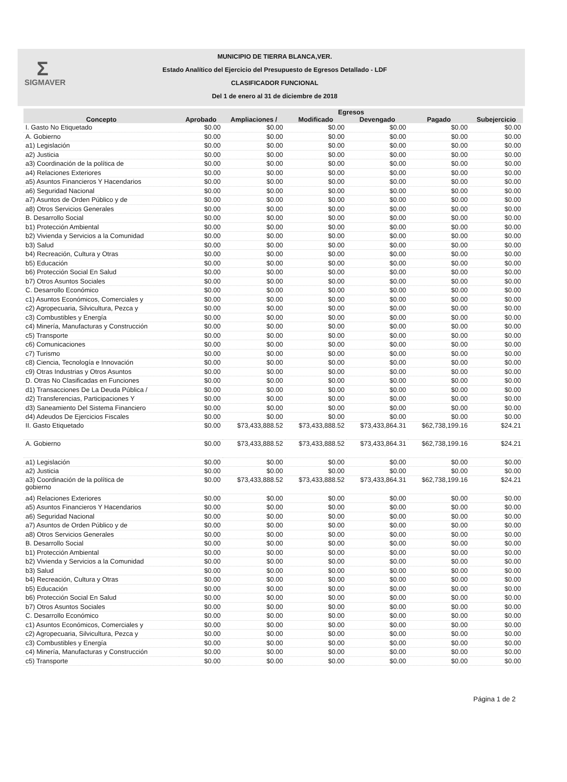Σ
SIGMAVER
MUNICIPIO DE TIERRA BLANCA,VER.
Estado Analítico del Ejercicio del Presupuesto de Egresos Detallado - LDF
CLASIFICADOR FUNCIONAL
Del 1 de enero al 31 de diciembre de 2018
| | Egresos | | | | | |
| --- | --- | --- | --- | --- | --- | --- |
| Concepto | Aprobado | Ampliaciones / | Modificado | Devengado | Pagado | Subejercicio |
| I. Gasto No Etiquetado | $0.00 | $0.00 | $0.00 | $0.00 | $0.00 | $0.00 |
| A. Gobierno | $0.00 | $0.00 | $0.00 | $0.00 | $0.00 | $0.00 |
| a1) Legislación | $0.00 | $0.00 | $0.00 | $0.00 | $0.00 | $0.00 |
| a2) Justicia | $0.00 | $0.00 | $0.00 | $0.00 | $0.00 | $0.00 |
| a3) Coordinación de la política de | $0.00 | $0.00 | $0.00 | $0.00 | $0.00 | $0.00 |
| a4) Relaciones Exteriores | $0.00 | $0.00 | $0.00 | $0.00 | $0.00 | $0.00 |
| a5) Asuntos Financieros Y Hacendarios | $0.00 | $0.00 | $0.00 | $0.00 | $0.00 | $0.00 |
| a6) Seguridad Nacional | $0.00 | $0.00 | $0.00 | $0.00 | $0.00 | $0.00 |
| a7) Asuntos de Orden Público y de | $0.00 | $0.00 | $0.00 | $0.00 | $0.00 | $0.00 |
| a8) Otros Servicios Generales | $0.00 | $0.00 | $0.00 | $0.00 | $0.00 | $0.00 |
| B. Desarrollo Social | $0.00 | $0.00 | $0.00 | $0.00 | $0.00 | $0.00 |
| b1) Protección Ambiental | $0.00 | $0.00 | $0.00 | $0.00 | $0.00 | $0.00 |
| b2) Vivienda y Servicios a la Comunidad | $0.00 | $0.00 | $0.00 | $0.00 | $0.00 | $0.00 |
| b3) Salud | $0.00 | $0.00 | $0.00 | $0.00 | $0.00 | $0.00 |
| b4) Recreación, Cultura y Otras | $0.00 | $0.00 | $0.00 | $0.00 | $0.00 | $0.00 |
| b5) Educación | $0.00 | $0.00 | $0.00 | $0.00 | $0.00 | $0.00 |
| b6) Protección Social En Salud | $0.00 | $0.00 | $0.00 | $0.00 | $0.00 | $0.00 |
| b7) Otros Asuntos Sociales | $0.00 | $0.00 | $0.00 | $0.00 | $0.00 | $0.00 |
| C. Desarrollo Económico | $0.00 | $0.00 | $0.00 | $0.00 | $0.00 | $0.00 |
| c1) Asuntos Económicos, Comerciales y | $0.00 | $0.00 | $0.00 | $0.00 | $0.00 | $0.00 |
| c2) Agropecuaria, Silvicultura, Pezca y | $0.00 | $0.00 | $0.00 | $0.00 | $0.00 | $0.00 |
| c3) Combustibles y Energía | $0.00 | $0.00 | $0.00 | $0.00 | $0.00 | $0.00 |
| c4) Minería, Manufacturas y Construcción | $0.00 | $0.00 | $0.00 | $0.00 | $0.00 | $0.00 |
| c5) Transporte | $0.00 | $0.00 | $0.00 | $0.00 | $0.00 | $0.00 |
| c6) Comunicaciones | $0.00 | $0.00 | $0.00 | $0.00 | $0.00 | $0.00 |
| c7) Turismo | $0.00 | $0.00 | $0.00 | $0.00 | $0.00 | $0.00 |
| c8) Ciencia, Tecnología e Innovación | $0.00 | $0.00 | $0.00 | $0.00 | $0.00 | $0.00 |
| c9) Otras Industrias y Otros Asuntos | $0.00 | $0.00 | $0.00 | $0.00 | $0.00 | $0.00 |
| D. Otras No Clasificadas en Funciones | $0.00 | $0.00 | $0.00 | $0.00 | $0.00 | $0.00 |
| d1) Transacciones De La Deuda Pública / | $0.00 | $0.00 | $0.00 | $0.00 | $0.00 | $0.00 |
| d2) Transferencias, Participaciones Y | $0.00 | $0.00 | $0.00 | $0.00 | $0.00 | $0.00 |
| d3) Saneamiento Del Sistema Financiero | $0.00 | $0.00 | $0.00 | $0.00 | $0.00 | $0.00 |
| d4) Adeudos De Ejercicios Fiscales | $0.00 | $0.00 | $0.00 | $0.00 | $0.00 | $0.00 |
| II. Gasto Etiquetado | $0.00 | $73,433,888.52 | $73,433,888.52 | $73,433,864.31 | $62,738,199.16 | $24.21 |
| A. Gobierno | $0.00 | $73,433,888.52 | $73,433,888.52 | $73,433,864.31 | $62,738,199.16 | $24.21 |
| a1) Legislación | $0.00 | $0.00 | $0.00 | $0.00 | $0.00 | $0.00 |
| a2) Justicia | $0.00 | $0.00 | $0.00 | $0.00 | $0.00 | $0.00 |
| a3) Coordinación de la política de gobierno | $0.00 | $73,433,888.52 | $73,433,888.52 | $73,433,864.31 | $62,738,199.16 | $24.21 |
| a4) Relaciones Exteriores | $0.00 | $0.00 | $0.00 | $0.00 | $0.00 | $0.00 |
| a5) Asuntos Financieros Y Hacendarios | $0.00 | $0.00 | $0.00 | $0.00 | $0.00 | $0.00 |
| a6) Seguridad Nacional | $0.00 | $0.00 | $0.00 | $0.00 | $0.00 | $0.00 |
| a7) Asuntos de Orden Público y de | $0.00 | $0.00 | $0.00 | $0.00 | $0.00 | $0.00 |
| a8) Otros Servicios Generales | $0.00 | $0.00 | $0.00 | $0.00 | $0.00 | $0.00 |
| B. Desarrollo Social | $0.00 | $0.00 | $0.00 | $0.00 | $0.00 | $0.00 |
| b1) Protección Ambiental | $0.00 | $0.00 | $0.00 | $0.00 | $0.00 | $0.00 |
| b2) Vivienda y Servicios a la Comunidad | $0.00 | $0.00 | $0.00 | $0.00 | $0.00 | $0.00 |
| b3) Salud | $0.00 | $0.00 | $0.00 | $0.00 | $0.00 | $0.00 |
| b4) Recreación, Cultura y Otras | $0.00 | $0.00 | $0.00 | $0.00 | $0.00 | $0.00 |
| b5) Educación | $0.00 | $0.00 | $0.00 | $0.00 | $0.00 | $0.00 |
| b6) Protección Social En Salud | $0.00 | $0.00 | $0.00 | $0.00 | $0.00 | $0.00 |
| b7) Otros Asuntos Sociales | $0.00 | $0.00 | $0.00 | $0.00 | $0.00 | $0.00 |
| C. Desarrollo Económico | $0.00 | $0.00 | $0.00 | $0.00 | $0.00 | $0.00 |
| c1) Asuntos Económicos, Comerciales y | $0.00 | $0.00 | $0.00 | $0.00 | $0.00 | $0.00 |
| c2) Agropecuaria, Silvicultura, Pezca y | $0.00 | $0.00 | $0.00 | $0.00 | $0.00 | $0.00 |
| c3) Combustibles y Energía | $0.00 | $0.00 | $0.00 | $0.00 | $0.00 | $0.00 |
| c4) Minería, Manufacturas y Construcción | $0.00 | $0.00 | $0.00 | $0.00 | $0.00 | $0.00 |
| c5) Transporte | $0.00 | $0.00 | $0.00 | $0.00 | $0.00 | $0.00 |
Página 1 de 2